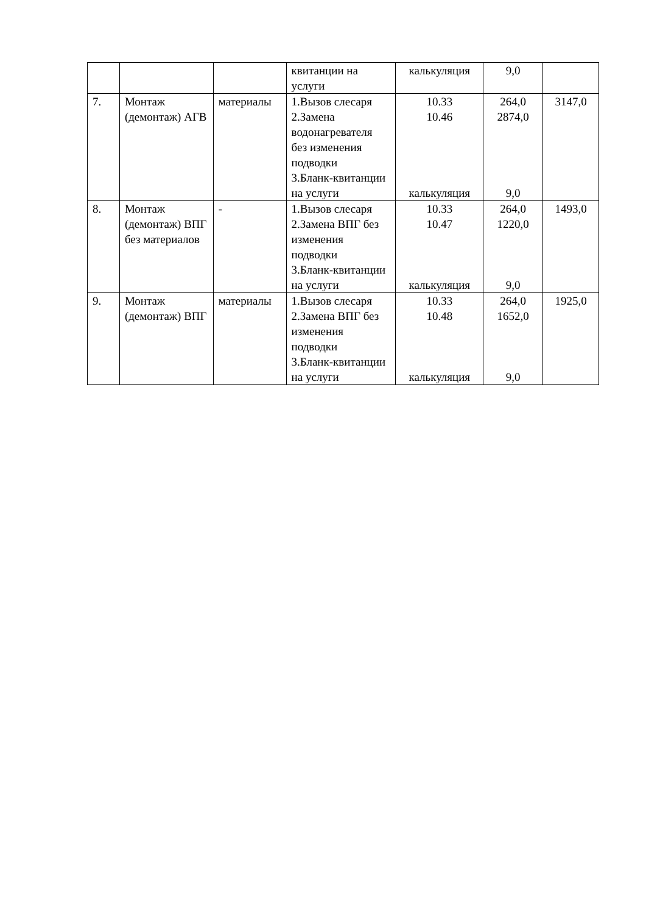| | | | квитанции на услуги | калькуляция | 9,0 | |
| 7. | Монтаж (демонтаж) АГВ | материалы | 1.Вызов слесаря 2.Замена водонагревателя без изменения подводки 3.Бланк-квитанции на услуги | 10.33 10.46 калькуляция | 264,0 2874,0 9,0 | 3147,0 |
| 8. | Монтаж (демонтаж) ВПГ без материалов | - | 1.Вызов слесаря 2.Замена ВПГ без изменения подводки 3.Бланк-квитанции на услуги | 10.33 10.47 калькуляция | 264,0 1220,0 9,0 | 1493,0 |
| 9. | Монтаж (демонтаж) ВПГ | материалы | 1.Вызов слесаря 2.Замена ВПГ без изменения подводки 3.Бланк-квитанции на услуги | 10.33 10.48 калькуляция | 264,0 1652,0 9,0 | 1925,0 |